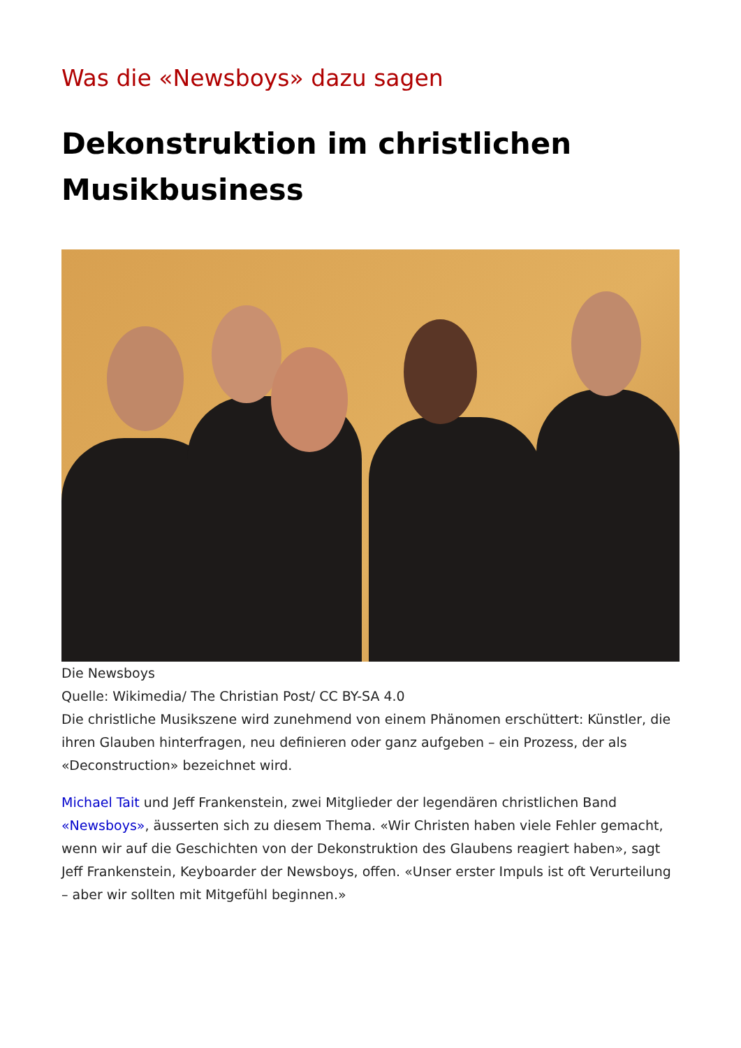Was die «Newsboys» dazu sagen
Dekonstruktion im christlichen Musikbusiness
Die Newsboys
Quelle: Wikimedia/ The Christian Post/ CC BY-SA 4.0
Die christliche Musikszene wird zunehmend von einem Phänomen erschüttert: Künstler, die ihren Glauben hinterfragen, neu definieren oder ganz aufgeben – ein Prozess, der als «Deconstruction» bezeichnet wird.
Michael Tait und Jeff Frankenstein, zwei Mitglieder der legendären christlichen Band «Newsboys», äusserten sich zu diesem Thema. «Wir Christen haben viele Fehler gemacht, wenn wir auf die Geschichten von der Dekonstruktion des Glaubens reagiert haben», sagt Jeff Frankenstein, Keyboarder der Newsboys, offen. «Unser erster Impuls ist oft Verurteilung – aber wir sollten mit Mitgefühl beginnen.»